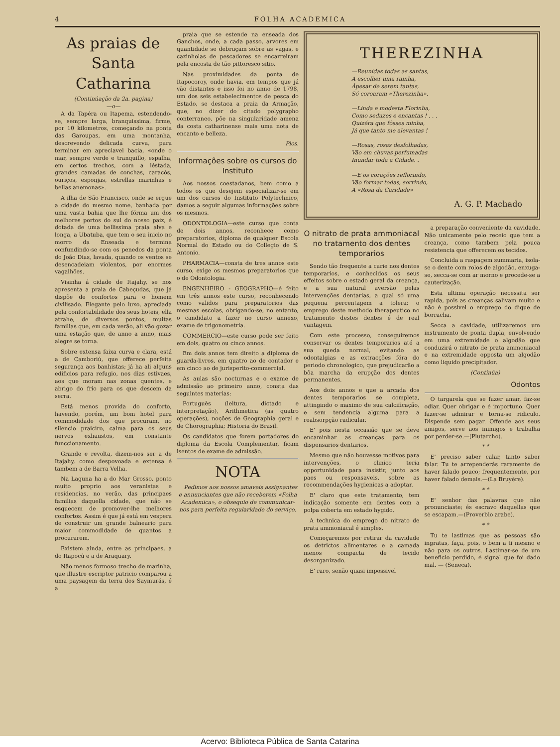4 FOLHA ACADEMICA
As praias de
Santa Catharina
(Continúação da 2a. pagina)
—o—
A da Tapéra ou Itapema, estendendo-se, sempre larga, branquissima, firme, por 10 kilometros, começando na ponta das Garoupas, em uma montanha, descrevendo delicada curva, para terminar em apreciavel bacia, «onde o mar, sempre verde e tranquillo, espalha, em certos trechos, com a léstada, grandes camadas de conchas, caracós, ouriços, esponjas, estrellas marinhas e bellas anemonas».
A ilha de São Francisco, onde se ergue a cidade do mesmo nome, banhada por uma vasta bahia que lhe fórma um dos melhores portos do sul do nosso paiz, é dotada de uma bellissima praia alva e longa, a Ubatuba, que tem o seu inicio no morro da Enseada e termina confundindo-se com os penedos da ponta do João Dias, lavada, quando os ventos se desencadeiam violentos, por enormes vagalhões.
Visinha á cidade de Itajahy, se nos apresenta a praia de Cabeçudas, que já dispõe de confortos para o homem civilisado. Elegante pelo luxo, apreciada pela confortabilidade dos seus hoteis, ella atrahe, de diversos pontos, muitas familias que, em cada verão, ali vão gozar uma estação que, de anno a anno, mais alegre se torna.
Sobre extensa faixa curva e clara, está a de Camboriú, que offerece perfeita segurança aos banhistas; já ha ali alguns edificios para refugio, nos dias estivaes, aos que moram nas zonas quentes, e abrigo do frio para os que descem da serra.
Está menos provida do conforto, havendo, porém, um bom hotel para commodidade dos que procuram, no silencio praiciro, calma para os seus nervos exhaustos, em constante funccionamento.
Grande e revolta, dizem-nos ser a de Itajahy, como despovoada e extensa é tambem a de Barra Velha.
Na Laguna ha a do Mar Grosso, ponto muito proprio aos veranistas e residencias, no verão, das principaes familias daquella cidade, que não se esquecem de promover-lhe melhores confortos. Assim é que já está em vespera de construir um grande balneario para maior commodidade de quantos a procurarem.
Existem ainda, entre as principaes, a do Itapocú e a de Araquary.
Não menos formoso trecho de marinha, que illustre escriptor patricio comparou a uma paysagem da terra dos Saymurás, é a
praia que se estende na enseada dos Ganchos, onde, a cada passo, arvores em quantidade se debruçam sobre as vagas, e cazinholas de pescadores se encarreiram pela encosta de tão pittoresco sitio.
Nas proximidades da ponta de Itapocoroy, onde havia, em tempos que já vão distantes e isso foi no anno de 1798, um dos seis estabelecimentos de pesca do Estado, se destaca a praia da Armação, que, no dizer do citado polygrapho conterraneo, põe na singularidade amena da costa catharinense mais uma nota de encanto e belleza.
Plos.
Informações sobre os cursos do Instituto
Aos nossos coestadanos, bem como a todos os que desejem especializar-se em um dos cursos do Instituto Polytechnico, damos a seguir algumas informações sobre os mesmos.
ODONTOLOGIA—este curso que conta de dois annos, reconhece como preparatorios, diploma de qualquer Escola Normal do Estado ou do Collegio de S. Antonio.
PHARMACIA—consta de tres annos este curso, exige os mesmos preparatorios que o de Odontologia.
ENGENHEIRO - GEOGRAPHO—é feito em três annos este curso, reconhecendo como validos para preparatorios das mesmas escolas, obrigando-se, no entanto, o candidato a fazer no curso annexo, exame de trigonometria.
COMMERCIO—este curso pode ser feito em dois, quatro ou cinco annos.
Em dois annos tem direito a diploma de guarda-livros, em quatro ao de contador e em cinco ao de jurisperito-commercial.
As aulas são nocturnas e o exame de admissão ao primeiro anno, consta das seguintes materias:
Português (leitura, dictado e interpretação), Arithmetica (as quatro operações), noções de Geographia geral e de Chorographia; Historia do Brasil.
Os candidatos que forem portadores do diploma da Escola Complementar, ficam isentos de exame de admissão.
NOTA
Pedimos aos nossos amaveis assignantes e annunciantes que não receberem «Folha Academica», o obsequio de communicar-nos para perfeita regularidade do serviço.
THEREZINHA
—Reunidas todas as santas,
A escolher uma rainha,
Ápesar de serem tantas,
Só coroaram «Therezinha».
—Linda e modesta Florinha,
Como seduzes e encantas ! . . .
Quizéra que fôsses minha,
Já que tanto me alevantas !
—Rosas, rosas desfolhadas,
Vão em chuvas perfumadas
Inundar toda a Cidade. .
—E os corações reflorindo,
Vão formar todas, sorrindo,
A «Rosa da Caridade»
A. G. P. Machado
O nitrato de prata ammoniacal no tratamento dos dentes temporarios
Sendo tão frequente a carie nos dentes temporarios, e conhecidos os seus effeitos sobre o estado geral da creança, e a sua natural aversão pelas intervenções dentarias, a qual só uma pequena percentagem a tolera; o emprego deste methodo therapeutico no tratamento destes dentes é de real vantagem.
Com este processo, conseguiremos conservar os dentes temporarios até a sua queda normal, evitando as odontalgias e as extracções fóra do periodo chronologico, que prejudicarão a bôa marcha da erupção dos dentes permanentes.
Aos dois annos e que a arcada dos dentes temporarios se completa, attingindo o maximo de sua calcificação, e sem tendencia alguma para a reabsorpção radicular.
E' pois nesta occasião que se deve encaminhar as creanças para os dispensarios dentarios.
Mesmo que não houvesse motivos para intervenções, o clinico teria opportunidade para insistir, junto aos paes ou responsaveis, sobre as recommendações hygienicas a adoptar.
E' claro que este tratamento, tem indicação somente em dentes com a polpa coberta em estado hygido.
A technica do emprego do nitrato de prata ammoniacal é simples.
Começaremos por retirar da cavidade os detrictos alimentares e a camada menos compacta de tecido desorganizado.
E' raro, senão quasi impossivel
a preparação conveniente da cavidade. Não unicamente pelo receio que tem a creança, como tambem pela pouca resistencia que offerecem os tecidos.
Concluida a raspagem summaria, isola-se o dente com rolos de algodão, enxuga-se, secca-se com ar morno e procede-se a cauterização.
Esta ultima operação necessita ser rapida, pois as creanças salivam muito e não é possivel o emprego do dique de borracha.
Secca a cavidade, utilizaremos um instrumento de ponta dupla, envolvendo em uma extremidade o algodão que conduzirá o nitrato de prata ammoniacal e na extremidade opposta um algodão como liquido precipitador.
(Continúa)
Odontos
O targarela que se fazer amar, faz-se odiar. Quer obrigar e é importuno. Quer fazer-se admirar e torna-se ridiculo. Dispende sem pagar. Offende aos seus amigos, serve aos inimigos e trabalha por perder-se.—(Plutarcho).
* *
E' preciso saber calar, tanto saber falar. Tu te arrependerás raramente de haver falado pouco; frequentemente, por haver falado demais.—(La Bruyère).
* *
E' senhor das palavras que não pronunciaste; és escravo daquellas que se escapam.—(Proverbio arabe).
* *
Tu te lastimas que as pessoas são ingratas, faça, pois, o bem a ti mesmo e não para os outros. Lastimar-se de um beneficio perdido, é signal que foi dado mal. — (Seneca).
Acervo: Biblioteca Pública de Santa Catarina